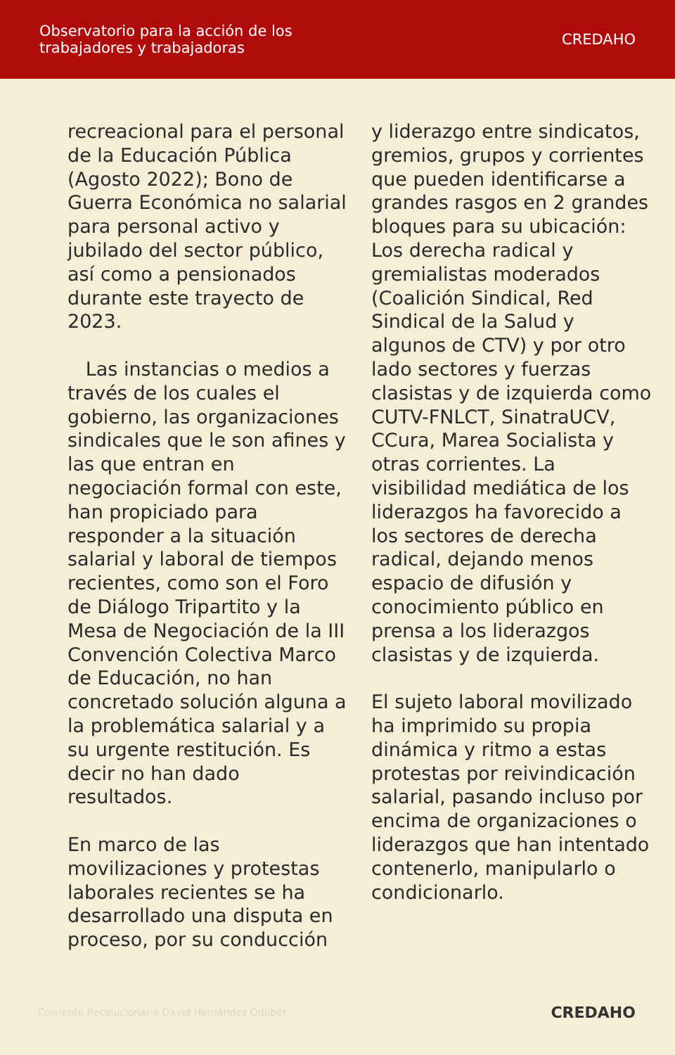Observatorio para la acción de los
trabajadores y trabajadoras
CREDAHO
recreacional para el personal de la Educación Pública (Agosto 2022); Bono de Guerra Económica no salarial para personal activo y jubilado del sector público, así como a pensionados durante este trayecto de 2023.
Las instancias o medios a través de los cuales el gobierno, las organizaciones sindicales que le son afines y las que entran en negociación formal con este, han propiciado para responder a la situación salarial y laboral de tiempos recientes, como son el Foro de Diálogo Tripartito y la Mesa de Negociación de la III Convención Colectiva Marco de Educación, no han concretado solución alguna a la problemática salarial y a su urgente restitución. Es decir no han dado resultados.
En marco de las movilizaciones y protestas laborales recientes se ha desarrollado una disputa en proceso, por su conducción
y liderazgo entre sindicatos, gremios, grupos y corrientes que pueden identificarse a grandes rasgos en 2 grandes bloques para su ubicación: Los derecha radical y gremialistas moderados (Coalición Sindical, Red Sindical de la Salud y algunos de CTV) y por otro lado sectores y fuerzas clasistas y de izquierda como CUTV-FNLCT, SinatraUCV, CCura, Marea Socialista y otras corrientes. La visibilidad mediática de los liderazgos ha favorecido a los sectores de derecha radical, dejando menos espacio de difusión y conocimiento público en prensa a los liderazgos clasistas y de izquierda.
El sujeto laboral movilizado ha imprimido su propia dinámica y ritmo a estas protestas por reivindicación salarial, pasando incluso por encima de organizaciones o liderazgos que han intentado contenerlo, manipularlo o condicionarlo.
Corriente Recolucionaria David Hernández Oduber
CREDAHO